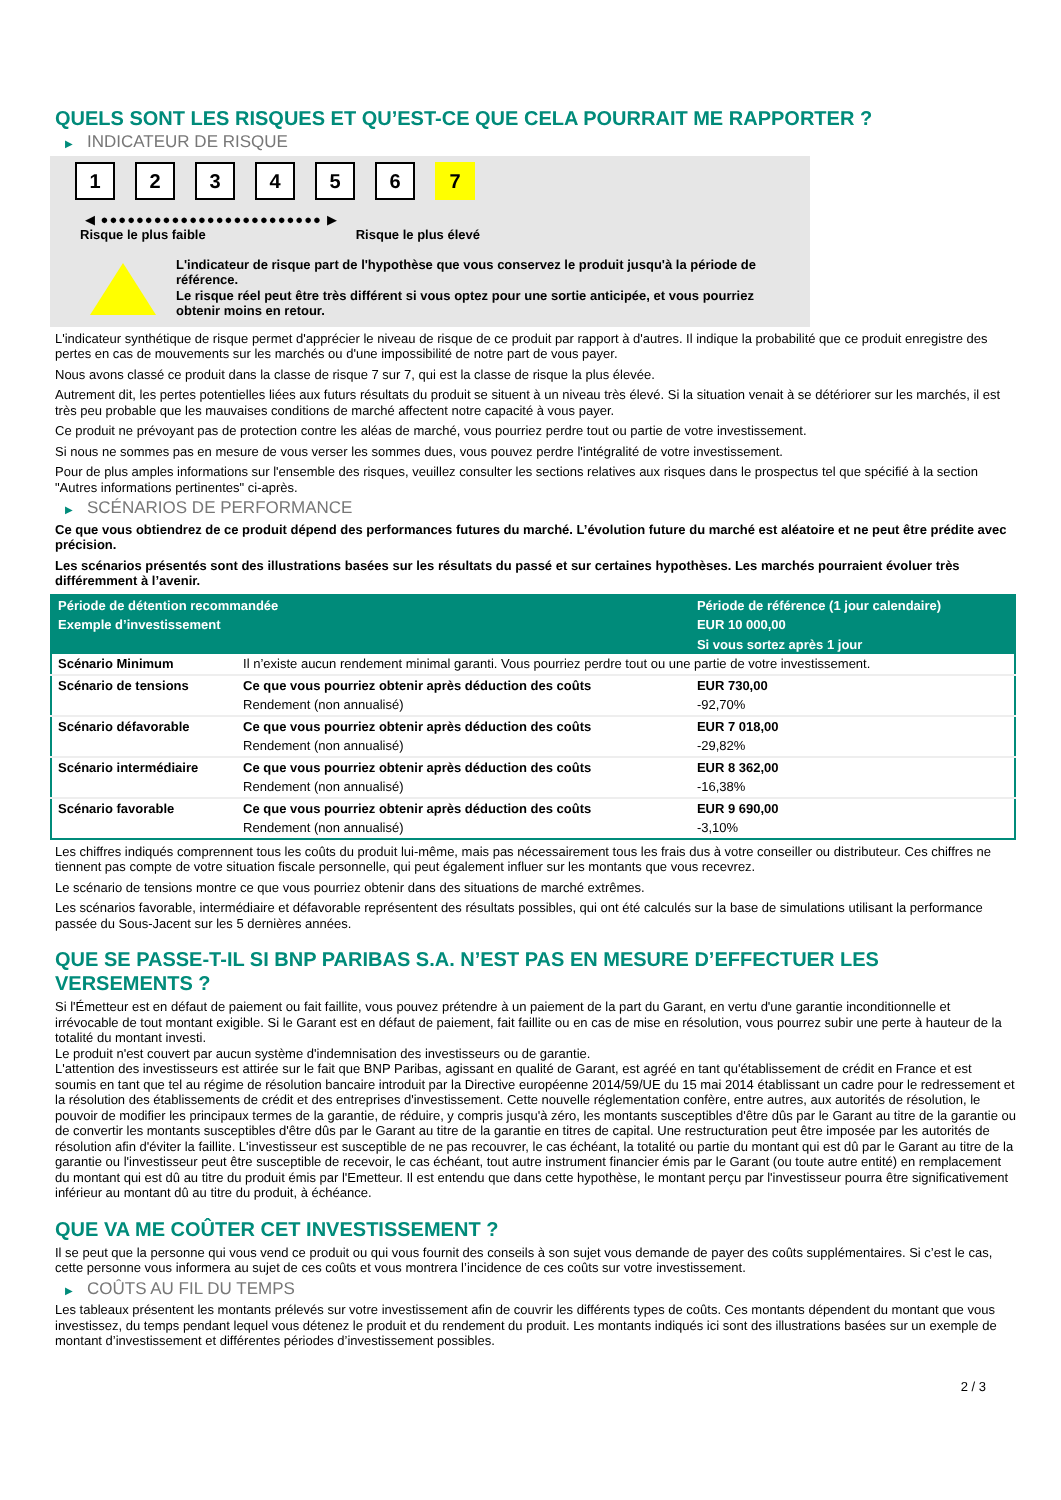QUELS SONT LES RISQUES ET QU’EST-CE QUE CELA POURRAIT ME RAPPORTER ?
▶ INDICATEUR DE RISQUE
1 2 3 4 5 6 7
◀ ●●●●●●●●●●●●●●●●●●●●●●●●● ▶
Risque le plus faible Risque le plus élevé
L'indicateur de risque part de l'hypothèse que vous conservez le produit jusqu'à la période de référence.
Le risque réel peut être très différent si vous optez pour une sortie anticipée, et vous pourriez obtenir moins en retour.
L'indicateur synthétique de risque permet d'apprécier le niveau de risque de ce produit par rapport à d'autres. Il indique la probabilité que ce produit enregistre des pertes en cas de mouvements sur les marchés ou d'une impossibilité de notre part de vous payer.
Nous avons classé ce produit dans la classe de risque 7 sur 7, qui est la classe de risque la plus élevée.
Autrement dit, les pertes potentielles liées aux futurs résultats du produit se situent à un niveau très élevé. Si la situation venait à se détériorer sur les marchés, il est très peu probable que les mauvaises conditions de marché affectent notre capacité à vous payer.
Ce produit ne prévoyant pas de protection contre les aléas de marché, vous pourriez perdre tout ou partie de votre investissement.
Si nous ne sommes pas en mesure de vous verser les sommes dues, vous pouvez perdre l'intégralité de votre investissement.
Pour de plus amples informations sur l'ensemble des risques, veuillez consulter les sections relatives aux risques dans le prospectus tel que spécifié à la section "Autres informations pertinentes" ci-après.
▶ SCÉNARIOS DE PERFORMANCE
Ce que vous obtiendrez de ce produit dépend des performances futures du marché. L’évolution future du marché est aléatoire et ne peut être prédite avec précision.
Les scénarios présentés sont des illustrations basées sur les résultats du passé et sur certaines hypothèses. Les marchés pourraient évoluer très différemment à l’avenir.
| Période de détention recommandée | | Période de référence (1 jour calendaire) |
| --- | --- | --- |
| Exemple d’investissement | | EUR 10 000,00 |
| | | Si vous sortez après 1 jour |
| Scénario Minimum | Il n’existe aucun rendement minimal garanti. Vous pourriez perdre tout ou une partie de votre investissement. | |
| Scénario de tensions | Ce que vous pourriez obtenir après déduction des coûts | EUR 730,00 |
| | Rendement (non annualisé) | -92,70% |
| Scénario défavorable | Ce que vous pourriez obtenir après déduction des coûts | EUR 7 018,00 |
| | Rendement (non annualisé) | -29,82% |
| Scénario intermédiaire | Ce que vous pourriez obtenir après déduction des coûts | EUR 8 362,00 |
| | Rendement (non annualisé) | -16,38% |
| Scénario favorable | Ce que vous pourriez obtenir après déduction des coûts | EUR 9 690,00 |
| | Rendement (non annualisé) | -3,10% |
Les chiffres indiqués comprennent tous les coûts du produit lui-même, mais pas nécessairement tous les frais dus à votre conseiller ou distributeur. Ces chiffres ne tiennent pas compte de votre situation fiscale personnelle, qui peut également influer sur les montants que vous recevrez.
Le scénario de tensions montre ce que vous pourriez obtenir dans des situations de marché extrêmes.
Les scénarios favorable, intermédiaire et défavorable représentent des résultats possibles, qui ont été calculés sur la base de simulations utilisant la performance passée du Sous-Jacent sur les 5 dernières années.
QUE SE PASSE-T-IL SI BNP PARIBAS S.A. N’EST PAS EN MESURE D’EFFECTUER LES VERSEMENTS ?
Si l'Émetteur est en défaut de paiement ou fait faillite, vous pouvez prétendre à un paiement de la part du Garant, en vertu d'une garantie inconditionnelle et irrévocable de tout montant exigible. Si le Garant est en défaut de paiement, fait faillite ou en cas de mise en résolution, vous pourrez subir une perte à hauteur de la totalité du montant investi.
Le produit n'est couvert par aucun système d'indemnisation des investisseurs ou de garantie.
L'attention des investisseurs est attirée sur le fait que BNP Paribas, agissant en qualité de Garant, est agréé en tant qu'établissement de crédit en France et est soumis en tant que tel au régime de résolution bancaire introduit par la Directive européenne 2014/59/UE du 15 mai 2014 établissant un cadre pour le redressement et la résolution des établissements de crédit et des entreprises d'investissement. Cette nouvelle réglementation confère, entre autres, aux autorités de résolution, le pouvoir de modifier les principaux termes de la garantie, de réduire, y compris jusqu'à zéro, les montants susceptibles d'être dûs par le Garant au titre de la garantie ou de convertir les montants susceptibles d'être dûs par le Garant au titre de la garantie en titres de capital. Une restructuration peut être imposée par les autorités de résolution afin d'éviter la faillite. L'investisseur est susceptible de ne pas recouvrer, le cas échéant, la totalité ou partie du montant qui est dû par le Garant au titre de la garantie ou l'investisseur peut être susceptible de recevoir, le cas échéant, tout autre instrument financier émis par le Garant (ou toute autre entité) en remplacement du montant qui est dû au titre du produit émis par l'Emetteur. Il est entendu que dans cette hypothèse, le montant perçu par l'investisseur pourra être significativement inférieur au montant dû au titre du produit, à échéance.
QUE VA ME COÛTER CET INVESTISSEMENT ?
Il se peut que la personne qui vous vend ce produit ou qui vous fournit des conseils à son sujet vous demande de payer des coûts supplémentaires. Si c’est le cas, cette personne vous informera au sujet de ces coûts et vous montrera l’incidence de ces coûts sur votre investissement.
▶ COÛTS AU FIL DU TEMPS
Les tableaux présentent les montants prélevés sur votre investissement afin de couvrir les différents types de coûts. Ces montants dépendent du montant que vous investissez, du temps pendant lequel vous détenez le produit et du rendement du produit. Les montants indiqués ici sont des illustrations basées sur un exemple de montant d’investissement et différentes périodes d’investissement possibles.
2 / 3